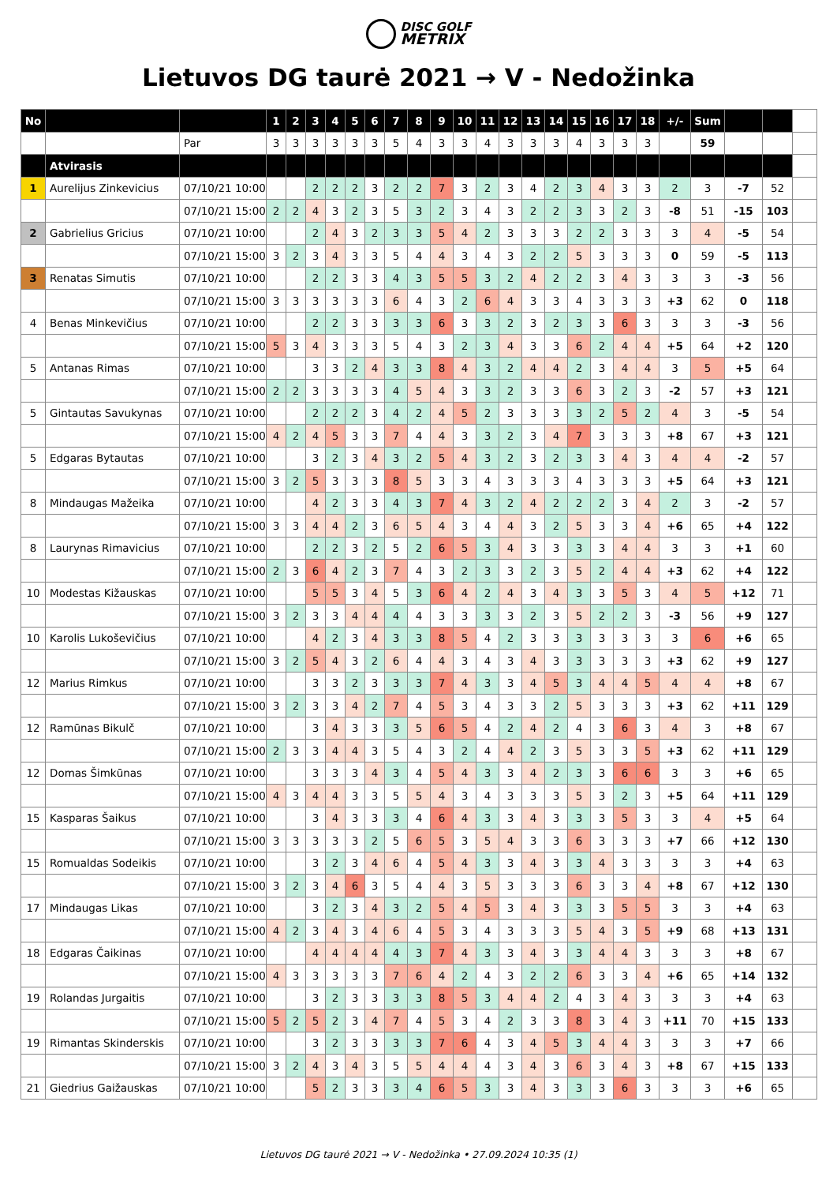DISC GOLF
METRIX
Lietuvos DG taurė 2021 → V - Nedožinka
| No | | | 1 | 2 | 3 | 4 | 5 | 6 | 7 | 8 | 9 | 10 | 11 | 12 | 13 | 14 | 15 | 16 | 17 | 18 | +/- | Sum | | | |
| --- | --- | --- | --- | --- | --- | --- | --- | --- | --- | --- | --- | --- | --- | --- | --- | --- | --- | --- | --- | --- | --- | --- | --- | --- | --- |
| | | Par | 3 | 3 | 3 | 3 | 3 | 3 | 5 | 4 | 3 | 3 | 4 | 3 | 3 | 3 | 4 | 3 | 3 | 3 | | 59 | | | |
| | Atvirasis | | | | | | | | | | | | | | | | | | | | | | | | |
| 1 | Aurelijus Zinkevicius | 07/10/21 10:00 | | | 2 | 2 | 2 | 3 | 2 | 2 | 7 | 3 | 2 | 3 | 4 | 2 | 3 | 4 | 3 | 3 | 2 | 3 | -7 | 52 | |
| | | 07/10/21 15:00 | 2 | 2 | 4 | 3 | 2 | 3 | 5 | 3 | 2 | 3 | 4 | 3 | 2 | 2 | 3 | 3 | 2 | 3 | -8 | 51 | -15 | 103 | |
| 2 | Gabrielius Gricius | 07/10/21 10:00 | | | 2 | 4 | 3 | 2 | 3 | 3 | 5 | 4 | 2 | 3 | 3 | 3 | 2 | 2 | 3 | 3 | 3 | 4 | -5 | 54 | |
| | | 07/10/21 15:00 | 3 | 2 | 3 | 4 | 3 | 3 | 5 | 4 | 4 | 3 | 4 | 3 | 2 | 2 | 5 | 3 | 3 | 3 | 0 | 59 | -5 | 113 | |
| 3 | Renatas Simutis | 07/10/21 10:00 | | | 2 | 2 | 3 | 3 | 4 | 3 | 5 | 5 | 3 | 2 | 4 | 2 | 2 | 3 | 4 | 3 | 3 | 3 | -3 | 56 | |
| | | 07/10/21 15:00 | 3 | 3 | 3 | 3 | 3 | 3 | 6 | 4 | 3 | 2 | 6 | 4 | 3 | 3 | 4 | 3 | 3 | 3 | +3 | 62 | 0 | 118 | |
| 4 | Benas Minkevičius | 07/10/21 10:00 | | | 2 | 2 | 3 | 3 | 3 | 3 | 6 | 3 | 3 | 2 | 3 | 2 | 3 | 3 | 6 | 3 | 3 | 3 | -3 | 56 | |
| | | 07/10/21 15:00 | 5 | 3 | 4 | 3 | 3 | 3 | 5 | 4 | 3 | 2 | 3 | 4 | 3 | 3 | 6 | 2 | 4 | 4 | +5 | 64 | +2 | 120 | |
| 5 | Antanas Rimas | 07/10/21 10:00 | | | 3 | 3 | 2 | 4 | 3 | 3 | 8 | 4 | 3 | 2 | 4 | 4 | 2 | 3 | 4 | 4 | 3 | 5 | +5 | 64 | |
| | | 07/10/21 15:00 | 2 | 2 | 3 | 3 | 3 | 3 | 4 | 5 | 4 | 3 | 3 | 2 | 3 | 3 | 6 | 3 | 2 | 3 | -2 | 57 | +3 | 121 | |
| 5 | Gintautas Savukynas | 07/10/21 10:00 | | | 2 | 2 | 2 | 3 | 4 | 2 | 4 | 5 | 2 | 3 | 3 | 3 | 3 | 2 | 5 | 2 | 4 | 3 | -5 | 54 | |
| | | 07/10/21 15:00 | 4 | 2 | 4 | 5 | 3 | 3 | 7 | 4 | 4 | 3 | 3 | 2 | 3 | 4 | 7 | 3 | 3 | 3 | +8 | 67 | +3 | 121 | |
| 5 | Edgaras Bytautas | 07/10/21 10:00 | | | 3 | 2 | 3 | 4 | 3 | 2 | 5 | 4 | 3 | 2 | 3 | 2 | 3 | 3 | 4 | 3 | 4 | 4 | -2 | 57 | |
| | | 07/10/21 15:00 | 3 | 2 | 5 | 3 | 3 | 3 | 8 | 5 | 3 | 3 | 4 | 3 | 3 | 3 | 4 | 3 | 3 | 3 | +5 | 64 | +3 | 121 | |
| 8 | Mindaugas Mažeika | 07/10/21 10:00 | | | 4 | 2 | 3 | 3 | 4 | 3 | 7 | 4 | 3 | 2 | 4 | 2 | 2 | 2 | 3 | 4 | 2 | 3 | -2 | 57 | |
| | | 07/10/21 15:00 | 3 | 3 | 4 | 4 | 2 | 3 | 6 | 5 | 4 | 3 | 4 | 4 | 3 | 2 | 5 | 3 | 3 | 4 | +6 | 65 | +4 | 122 | |
| 8 | Laurynas Rimavicius | 07/10/21 10:00 | | | 2 | 2 | 3 | 2 | 5 | 2 | 6 | 5 | 3 | 4 | 3 | 3 | 3 | 3 | 4 | 4 | 3 | 3 | +1 | 60 | |
| | | 07/10/21 15:00 | 2 | 3 | 6 | 4 | 2 | 3 | 7 | 4 | 3 | 2 | 3 | 3 | 2 | 3 | 5 | 2 | 4 | 4 | +3 | 62 | +4 | 122 | |
| 10 | Modestas Kižauskas | 07/10/21 10:00 | | | 5 | 5 | 3 | 4 | 5 | 3 | 6 | 4 | 2 | 4 | 3 | 4 | 3 | 3 | 5 | 3 | 4 | 5 | +12 | 71 | |
| | | 07/10/21 15:00 | 3 | 2 | 3 | 3 | 4 | 4 | 4 | 4 | 3 | 3 | 3 | 3 | 2 | 3 | 5 | 2 | 2 | 3 | -3 | 56 | +9 | 127 | |
| 10 | Karolis Lukoševičius | 07/10/21 10:00 | | | 4 | 2 | 3 | 4 | 3 | 3 | 8 | 5 | 4 | 2 | 3 | 3 | 3 | 3 | 3 | 3 | 3 | 6 | +6 | 65 | |
| | | 07/10/21 15:00 | 3 | 2 | 5 | 4 | 3 | 2 | 6 | 4 | 4 | 3 | 4 | 3 | 4 | 3 | 3 | 3 | 3 | 3 | +3 | 62 | +9 | 127 | |
| 12 | Marius Rimkus | 07/10/21 10:00 | | | 3 | 3 | 2 | 3 | 3 | 3 | 7 | 4 | 3 | 3 | 4 | 5 | 3 | 4 | 4 | 5 | 4 | 4 | +8 | 67 | |
| | | 07/10/21 15:00 | 3 | 2 | 3 | 3 | 4 | 2 | 7 | 4 | 5 | 3 | 4 | 3 | 3 | 2 | 5 | 3 | 3 | 3 | +3 | 62 | +11 | 129 | |
| 12 | Ramūnas Bikulč | 07/10/21 10:00 | | | 3 | 4 | 3 | 3 | 3 | 5 | 6 | 5 | 4 | 2 | 4 | 2 | 4 | 3 | 6 | 3 | 4 | 3 | +8 | 67 | |
| | | 07/10/21 15:00 | 2 | 3 | 3 | 4 | 4 | 3 | 5 | 4 | 3 | 2 | 4 | 4 | 2 | 3 | 5 | 3 | 3 | 5 | +3 | 62 | +11 | 129 | |
| 12 | Domas Šimkūnas | 07/10/21 10:00 | | | 3 | 3 | 3 | 4 | 3 | 4 | 5 | 4 | 3 | 3 | 4 | 2 | 3 | 3 | 6 | 6 | 3 | 3 | +6 | 65 | |
| | | 07/10/21 15:00 | 4 | 3 | 4 | 4 | 3 | 3 | 5 | 5 | 4 | 3 | 4 | 3 | 3 | 3 | 5 | 3 | 2 | 3 | +5 | 64 | +11 | 129 | |
| 15 | Kasparas Šaikus | 07/10/21 10:00 | | | 3 | 4 | 3 | 3 | 3 | 4 | 6 | 4 | 3 | 3 | 4 | 3 | 3 | 3 | 5 | 3 | 3 | 4 | +5 | 64 | |
| | | 07/10/21 15:00 | 3 | 3 | 3 | 3 | 3 | 2 | 5 | 6 | 5 | 3 | 5 | 4 | 3 | 3 | 6 | 3 | 3 | 3 | +7 | 66 | +12 | 130 | |
| 15 | Romualdas Sodeikis | 07/10/21 10:00 | | | 3 | 2 | 3 | 4 | 6 | 4 | 5 | 4 | 3 | 3 | 4 | 3 | 3 | 4 | 3 | 3 | 3 | 3 | +4 | 63 | |
| | | 07/10/21 15:00 | 3 | 2 | 3 | 4 | 6 | 3 | 5 | 4 | 4 | 3 | 5 | 3 | 3 | 3 | 6 | 3 | 3 | 4 | +8 | 67 | +12 | 130 | |
| 17 | Mindaugas Likas | 07/10/21 10:00 | | | 3 | 2 | 3 | 4 | 3 | 2 | 5 | 4 | 5 | 3 | 4 | 3 | 3 | 3 | 5 | 5 | 3 | 3 | +4 | 63 | |
| | | 07/10/21 15:00 | 4 | 2 | 3 | 4 | 3 | 4 | 6 | 4 | 5 | 3 | 4 | 3 | 3 | 3 | 5 | 4 | 3 | 5 | +9 | 68 | +13 | 131 | |
| 18 | Edgaras Čaikinas | 07/10/21 10:00 | | | 4 | 4 | 4 | 4 | 4 | 3 | 7 | 4 | 3 | 3 | 4 | 3 | 3 | 4 | 4 | 3 | 3 | 3 | +8 | 67 | |
| | | 07/10/21 15:00 | 4 | 3 | 3 | 3 | 3 | 3 | 7 | 6 | 4 | 2 | 4 | 3 | 2 | 2 | 6 | 3 | 3 | 4 | +6 | 65 | +14 | 132 | |
| 19 | Rolandas Jurgaitis | 07/10/21 10:00 | | | 3 | 2 | 3 | 3 | 3 | 3 | 8 | 5 | 3 | 4 | 4 | 2 | 4 | 3 | 4 | 3 | 3 | 3 | +4 | 63 | |
| | | 07/10/21 15:00 | 5 | 2 | 5 | 2 | 3 | 4 | 7 | 4 | 5 | 3 | 4 | 2 | 3 | 3 | 8 | 3 | 4 | 3 | +11 | 70 | +15 | 133 | |
| 19 | Rimantas Skinderskis | 07/10/21 10:00 | | | 3 | 2 | 3 | 3 | 3 | 3 | 7 | 6 | 4 | 3 | 4 | 5 | 3 | 4 | 4 | 3 | 3 | 3 | +7 | 66 | |
| | | 07/10/21 15:00 | 3 | 2 | 4 | 3 | 4 | 3 | 5 | 5 | 4 | 4 | 4 | 3 | 4 | 3 | 6 | 3 | 4 | 3 | +8 | 67 | +15 | 133 | |
| 21 | Giedrius Gaižauskas | 07/10/21 10:00 | | | 5 | 2 | 3 | 3 | 3 | 4 | 6 | 5 | 3 | 3 | 4 | 3 | 3 | 3 | 6 | 3 | 3 | 3 | +6 | 65 | |
Lietuvos DG taurė 2021 → V - Nedožinka • 27.09.2024 10:35 (1)